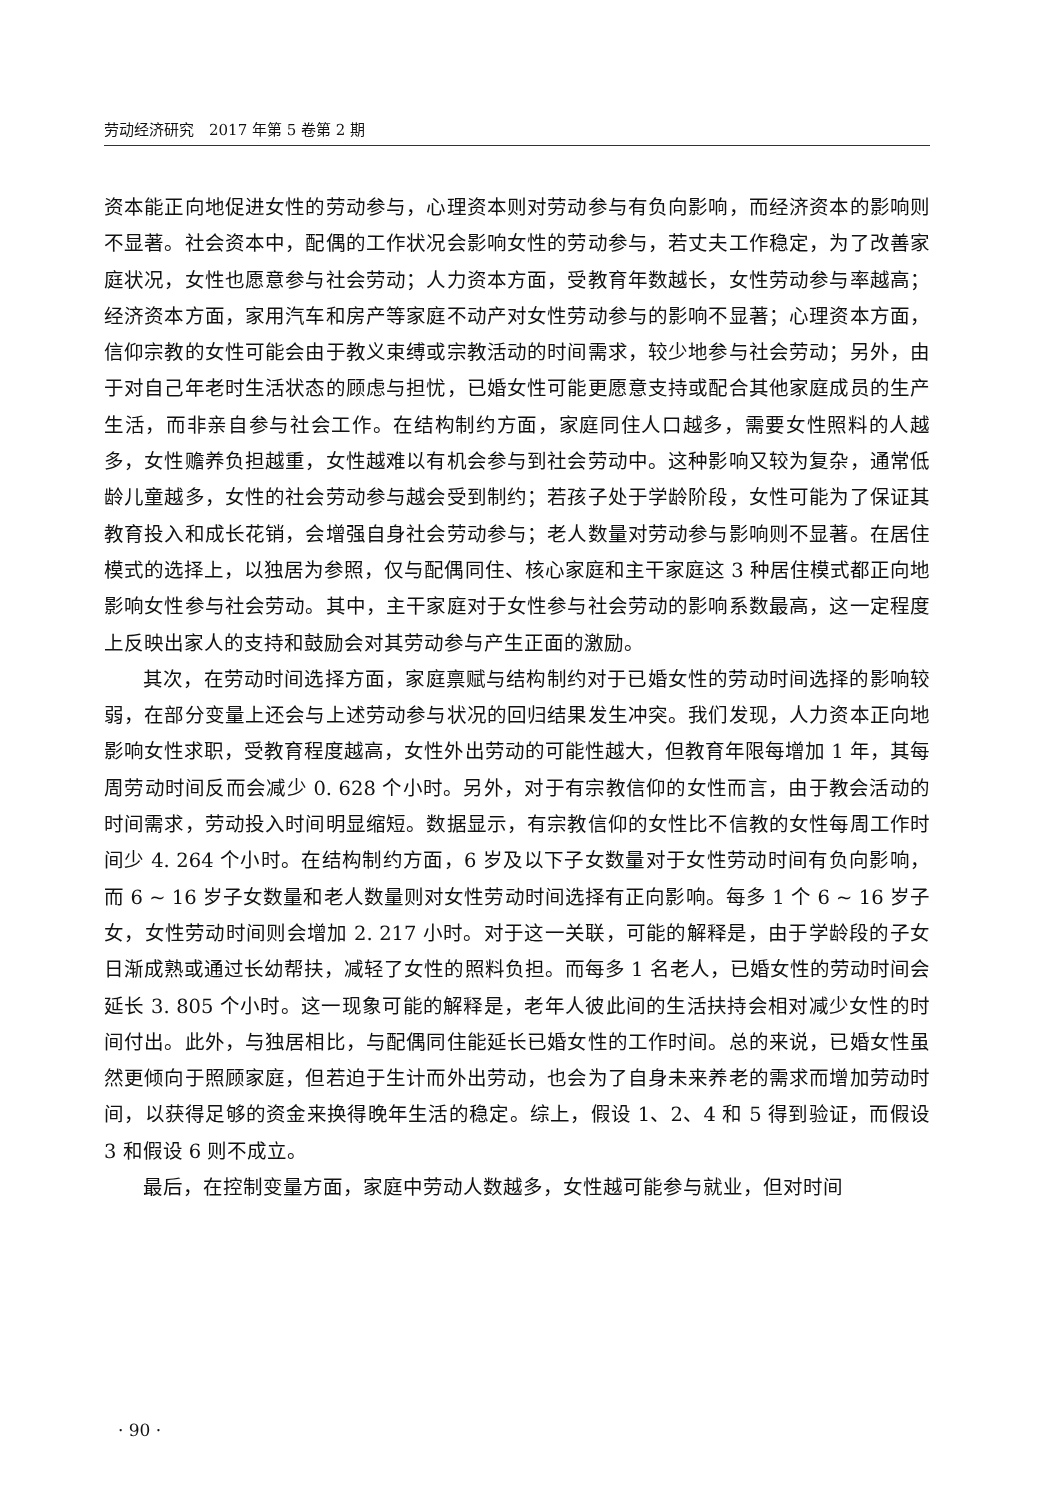劳动经济研究　2017 年第 5 卷第 2 期
资本能正向地促进女性的劳动参与，心理资本则对劳动参与有负向影响，而经济资本的影响则不显著。社会资本中，配偶的工作状况会影响女性的劳动参与，若丈夫工作稳定，为了改善家庭状况，女性也愿意参与社会劳动；人力资本方面，受教育年数越长，女性劳动参与率越高；经济资本方面，家用汽车和房产等家庭不动产对女性劳动参与的影响不显著；心理资本方面，信仰宗教的女性可能会由于教义束缚或宗教活动的时间需求，较少地参与社会劳动；另外，由于对自己年老时生活状态的顾虑与担忧，已婚女性可能更愿意支持或配合其他家庭成员的生产生活，而非亲自参与社会工作。在结构制约方面，家庭同住人口越多，需要女性照料的人越多，女性赡养负担越重，女性越难以有机会参与到社会劳动中。这种影响又较为复杂，通常低龄儿童越多，女性的社会劳动参与越会受到制约；若孩子处于学龄阶段，女性可能为了保证其教育投入和成长花销，会增强自身社会劳动参与；老人数量对劳动参与影响则不显著。在居住模式的选择上，以独居为参照，仅与配偶同住、核心家庭和主干家庭这 3 种居住模式都正向地影响女性参与社会劳动。其中，主干家庭对于女性参与社会劳动的影响系数最高，这一定程度上反映出家人的支持和鼓励会对其劳动参与产生正面的激励。
其次，在劳动时间选择方面，家庭禀赋与结构制约对于已婚女性的劳动时间选择的影响较弱，在部分变量上还会与上述劳动参与状况的回归结果发生冲突。我们发现，人力资本正向地影响女性求职，受教育程度越高，女性外出劳动的可能性越大，但教育年限每增加 1 年，其每周劳动时间反而会减少 0. 628 个小时。另外，对于有宗教信仰的女性而言，由于教会活动的时间需求，劳动投入时间明显缩短。数据显示，有宗教信仰的女性比不信教的女性每周工作时间少 4. 264 个小时。在结构制约方面，6 岁及以下子女数量对于女性劳动时间有负向影响，而 6 ~ 16 岁子女数量和老人数量则对女性劳动时间选择有正向影响。每多 1 个 6 ~ 16 岁子女，女性劳动时间则会增加 2. 217 小时。对于这一关联，可能的解释是，由于学龄段的子女日渐成熟或通过长幼帮扶，减轻了女性的照料负担。而每多 1 名老人，已婚女性的劳动时间会延长 3. 805 个小时。这一现象可能的解释是，老年人彼此间的生活扶持会相对减少女性的时间付出。此外，与独居相比，与配偶同住能延长已婚女性的工作时间。总的来说，已婚女性虽然更倾向于照顾家庭，但若迫于生计而外出劳动，也会为了自身未来养老的需求而增加劳动时间，以获得足够的资金来换得晚年生活的稳定。综上，假设 1、2、4 和 5 得到验证，而假设 3 和假设 6 则不成立。
最后，在控制变量方面，家庭中劳动人数越多，女性越可能参与就业，但对时间
· 90 ·